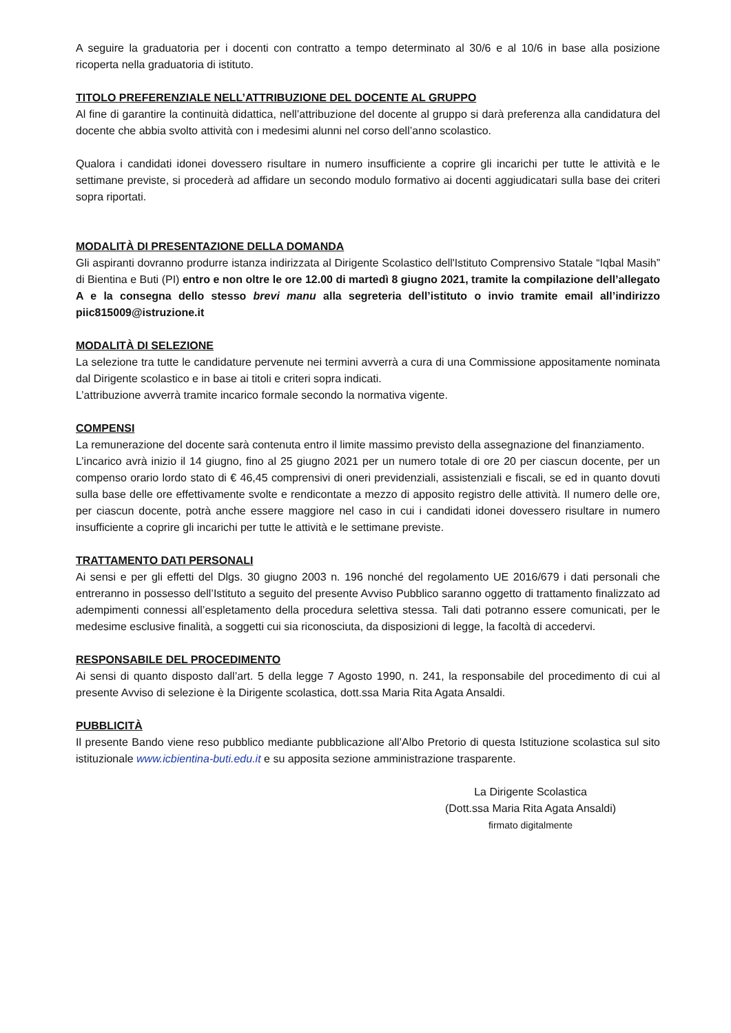A seguire la graduatoria per i docenti con contratto a tempo determinato al 30/6 e al 10/6 in base alla posizione ricoperta nella graduatoria di istituto.
TITOLO PREFERENZIALE NELL’ATTRIBUZIONE DEL DOCENTE AL GRUPPO
Al fine di garantire la continuità didattica, nell’attribuzione del docente al gruppo si darà preferenza alla candidatura del docente che abbia svolto attività con i medesimi alunni nel corso dell’anno scolastico.
Qualora i candidati idonei dovessero risultare in numero insufficiente a coprire gli incarichi per tutte le attività e le settimane previste, si procederà ad affidare un secondo modulo formativo ai docenti aggiudicatari sulla base dei criteri sopra riportati.
MODALITÀ DI PRESENTAZIONE DELLA DOMANDA
Gli aspiranti dovranno produrre istanza indirizzata al Dirigente Scolastico dell'Istituto Comprensivo Statale “Iqbal Masih” di Bientina e Buti (PI) entro e non oltre le ore 12.00 di martedì 8 giugno 2021, tramite la compilazione dell’allegato A e la consegna dello stesso brevi manu alla segreteria dell’istituto o invio tramite email all’indirizzo piic815009@istruzione.it
MODALITÀ DI SELEZIONE
La selezione tra tutte le candidature pervenute nei termini avverrà a cura di una Commissione appositamente nominata dal Dirigente scolastico e in base ai titoli e criteri sopra indicati.
L’attribuzione avverrà tramite incarico formale secondo la normativa vigente.
COMPENSI
La remunerazione del docente sarà contenuta entro il limite massimo previsto della assegnazione del finanziamento.
L’incarico avrà inizio il 14 giugno, fino al 25 giugno 2021 per un numero totale di ore 20 per ciascun docente, per un compenso orario lordo stato di € 46,45 comprensivi di oneri previdenziali, assistenziali e fiscali, se ed in quanto dovuti sulla base delle ore effettivamente svolte e rendicontate a mezzo di apposito registro delle attività. Il numero delle ore, per ciascun docente, potrà anche essere maggiore nel caso in cui i candidati idonei dovessero risultare in numero insufficiente a coprire gli incarichi per tutte le attività e le settimane previste.
TRATTAMENTO DATI PERSONALI
Ai sensi e per gli effetti del Dlgs. 30 giugno 2003 n. 196 nonché del regolamento UE 2016/679 i dati personali che entreranno in possesso dell’Istituto a seguito del presente Avviso Pubblico saranno oggetto di trattamento finalizzato ad adempimenti connessi all’espletamento della procedura selettiva stessa. Tali dati potranno essere comunicati, per le medesime esclusive finalità, a soggetti cui sia riconosciuta, da disposizioni di legge, la facoltà di accedervi.
RESPONSABILE DEL PROCEDIMENTO
Ai sensi di quanto disposto dall’art. 5 della legge 7 Agosto 1990, n. 241, la responsabile del procedimento di cui al presente Avviso di selezione è la Dirigente scolastica, dott.ssa Maria Rita Agata Ansaldi.
PUBBLICITÀ
Il presente Bando viene reso pubblico mediante pubblicazione all’Albo Pretorio di questa Istituzione scolastica sul sito istituzionale www.icbientina-buti.edu.it e su apposita sezione amministrazione trasparente.
La Dirigente Scolastica
(Dott.ssa Maria Rita Agata Ansaldi)
firmato digitalmente